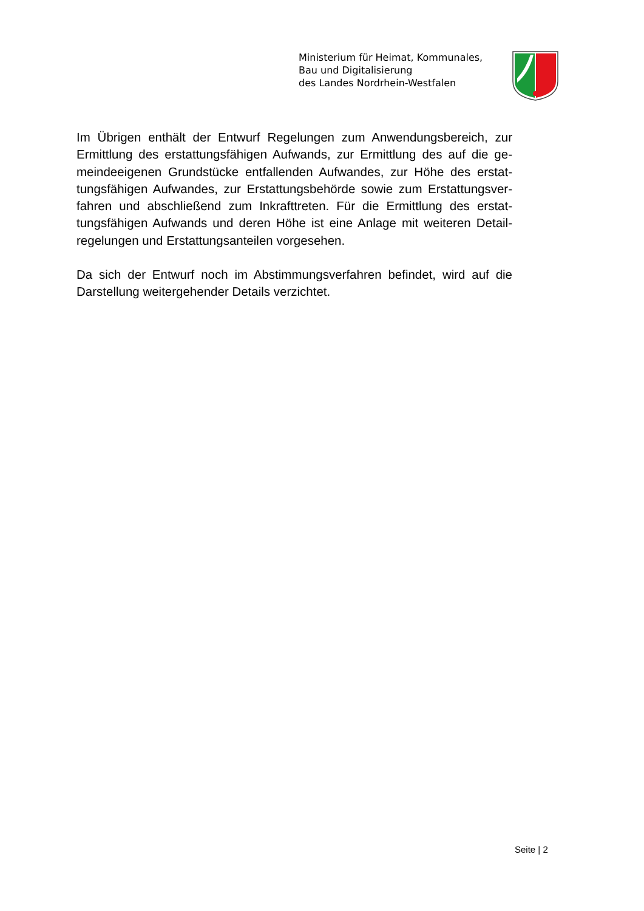Ministerium für Heimat, Kommunales,
Bau und Digitalisierung
des Landes Nordrhein-Westfalen
Im Übrigen enthält der Entwurf Regelungen zum Anwendungsbereich, zur Ermittlung des erstattungsfähigen Aufwands, zur Ermittlung des auf die ge-meindeeigenen Grundstücke entfallenden Aufwandes, zur Höhe des erstat-tungsfähigen Aufwandes, zur Erstattungsbehörde sowie zum Erstattungsver-fahren und abschließend zum Inkrafttreten. Für die Ermittlung des erstat-tungsfähigen Aufwands und deren Höhe ist eine Anlage mit weiteren Detail-regelungen und Erstattungsanteilen vorgesehen.
Da sich der Entwurf noch im Abstimmungsverfahren befindet, wird auf die Darstellung weitergehender Details verzichtet.
Seite | 2